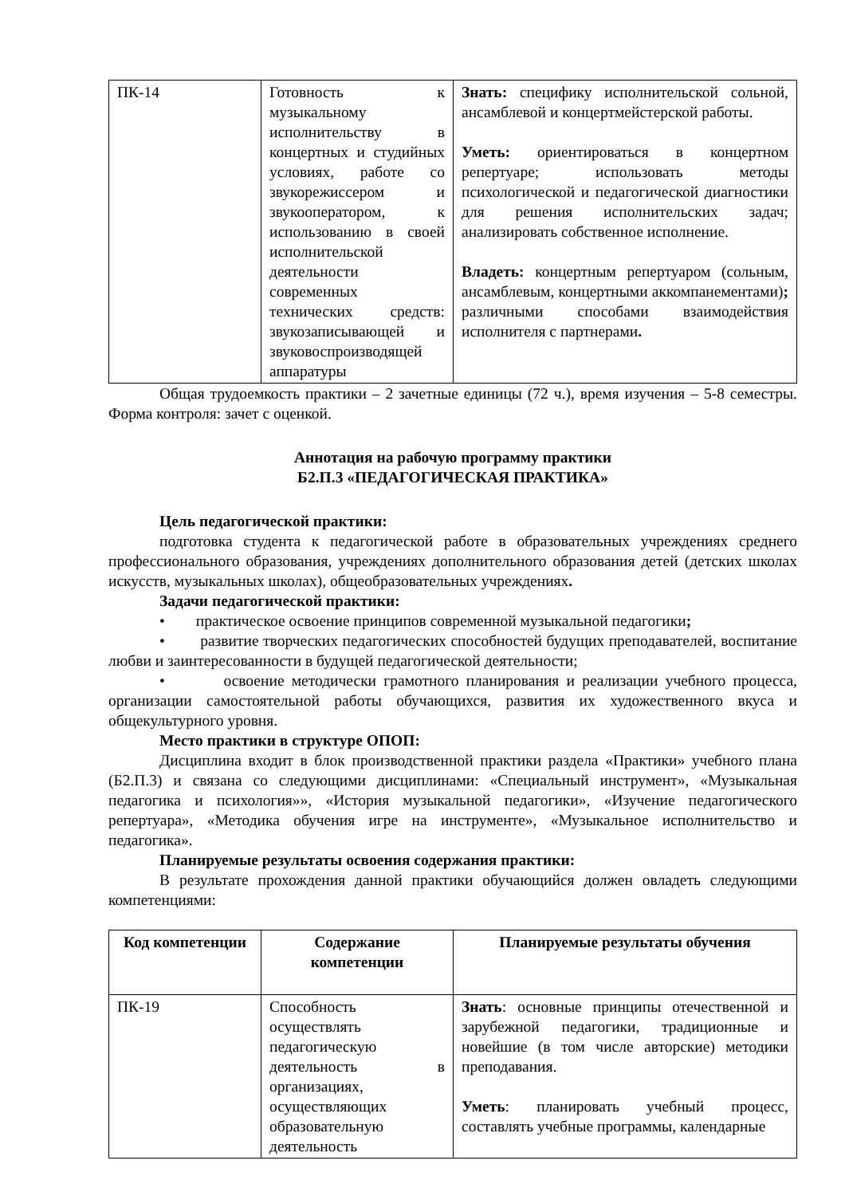| ПК-14 | Готовность к музыкальному исполнительству в концертных и студийных условиях, работе со звукорежиссером и звукооператором, к использованию в своей исполнительской деятельности современных технических средств: звукозаписывающей и звуковоспроизводящей аппаратуры | Знать: специфику исполнительской сольной, ансамблевой и концертмейстерской работы. Уметь: ориентироваться в концертном репертуаре; использовать методы психологической и педагогической диагностики для решения исполнительских задач; анализировать собственное исполнение. Владеть: концертным репертуаром (сольным, ансамблевым, концертными аккомпанементами) ; различными способами взаимодействия исполнителя с партнерами . |
Общая трудоемкость практики – 2 зачетные единицы (72 ч.), время изучения – 5-8 семестры. Форма контроля: зачет с оценкой.
Аннотация на рабочую программу практики
Б2.П.3 «ПЕДАГОГИЧЕСКАЯ ПРАКТИКА»
Цель педагогической практики:
подготовка студента к педагогической работе в образовательных учреждениях среднего профессионального образования, учреждениях дополнительного образования детей (детских школах искусств, музыкальных школах), общеобразовательных учреждениях.
Задачи педагогической практики:
• практическое освоение принципов современной музыкальной педагогики;
• развитие творческих педагогических способностей будущих преподавателей, воспитание любви и заинтересованности в будущей педагогической деятельности;
• освоение методически грамотного планирования и реализации учебного процесса, организации самостоятельной работы обучающихся, развития их художественного вкуса и общекультурного уровня.
Место практики в структуре ОПОП:
Дисциплина входит в блок производственной практики раздела «Практики» учебного плана (Б2.П.3) и связана со следующими дисциплинами: «Специальный инструмент», «Музыкальная педагогика и психология»», «История музыкальной педагогики», «Изучение педагогического репертуара», «Методика обучения игре на инструменте», «Музыкальное исполнительство и педагогика».
Планируемые результаты освоения содержания практики:
В результате прохождения данной практики обучающийся должен овладеть следующими компетенциями:
| Код компетенции | Содержание компетенции | Планируемые результаты обучения |
| --- | --- | --- |
| ПК-19 | Способность осуществлять педагогическую деятельность в организациях, осуществляющих образовательную деятельность | Знать : основные принципы отечественной и зарубежной педагогики, традиционные и новейшие (в том числе авторские) методики преподавания. Уметь : планировать учебный процесс, составлять учебные программы, календарные |